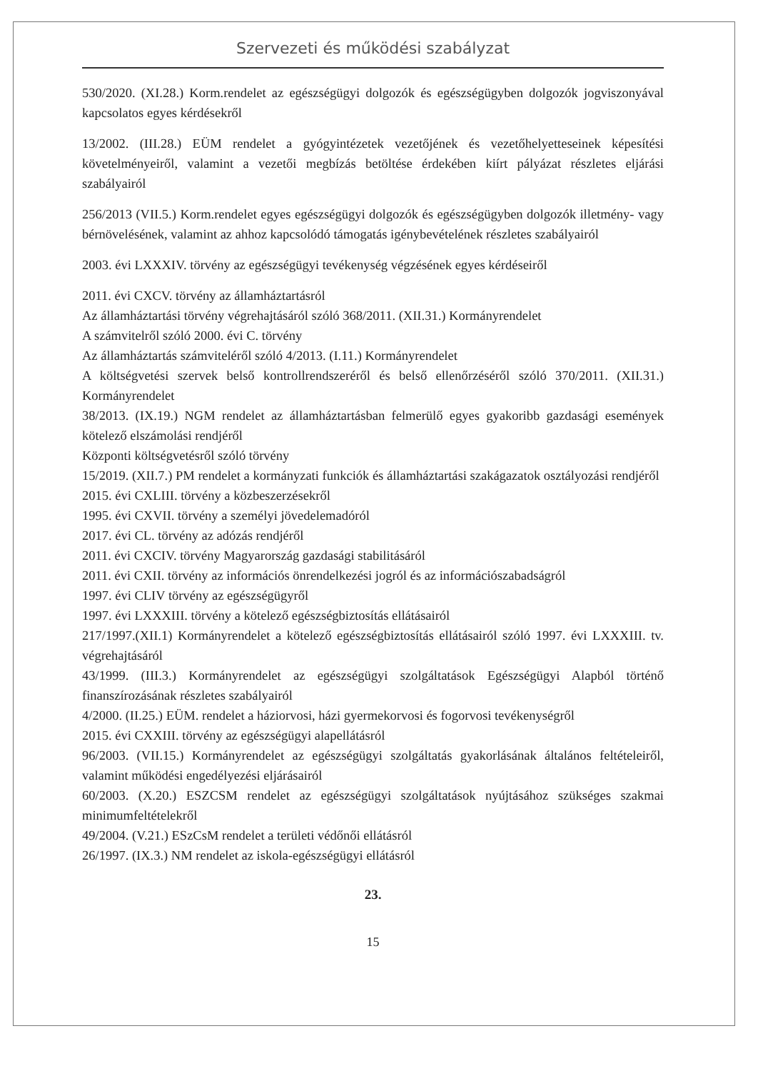Szervezeti és működési szabályzat
530/2020. (XI.28.) Korm.rendelet az egészségügyi dolgozók és egészségügyben dolgozók jogviszonyával kapcsolatos egyes kérdésekről
13/2002. (III.28.) EÜM rendelet a gyógyintézetek vezetőjének és vezetőhelyetteseinek képesítési követelményeiről, valamint a vezetői megbízás betöltése érdekében kiírt pályázat részletes eljárási szabályairól
256/2013 (VII.5.) Korm.rendelet egyes egészségügyi dolgozók és egészségügyben dolgozók illetmény- vagy bérnövelésének, valamint az ahhoz kapcsolódó támogatás igénybevételének részletes szabályairól
2003. évi LXXXIV. törvény az egészségügyi tevékenység végzésének egyes kérdéseiről
2011. évi CXCV. törvény az államháztartásról
Az államháztartási törvény végrehajtásáról szóló 368/2011. (XII.31.) Kormányrendelet
A számvitelről szóló 2000. évi C. törvény
Az államháztartás számviteléről szóló 4/2013. (I.11.) Kormányrendelet
A költségvetési szervek belső kontrollrendszeréről és belső ellenőrzéséről szóló 370/2011. (XII.31.) Kormányrendelet
38/2013. (IX.19.) NGM rendelet az államháztartásban felmerülő egyes gyakoribb gazdasági események kötelező elszámolási rendjéről
Központi költségvetésről szóló törvény
15/2019. (XII.7.) PM rendelet a kormányzati funkciók és államháztartási szakágazatok osztályozási rendjéről
2015. évi CXLIII. törvény a közbeszerzésekről
1995. évi CXVII. törvény a személyi jövedelemadóról
2017. évi CL. törvény az adózás rendjéről
2011. évi CXCIV. törvény Magyarország gazdasági stabilitásáról
2011. évi CXII. törvény az információs önrendelkezési jogról és az információszabadságról
1997. évi CLIV törvény az egészségügyről
1997. évi LXXXIII. törvény a kötelező egészségbiztosítás ellátásairól
217/1997.(XII.1) Kormányrendelet a kötelező egészségbiztosítás ellátásairól szóló 1997. évi LXXXIII. tv. végrehajtásáról
43/1999. (III.3.) Kormányrendelet az egészségügyi szolgáltatások Egészségügyi Alapból történő finanszírozásának részletes szabályairól
4/2000. (II.25.) EÜM. rendelet a háziorvosi, házi gyermekorvosi és fogorvosi tevékenységről
2015. évi CXXIII. törvény az egészségügyi alapellátásról
96/2003. (VII.15.) Kormányrendelet az egészségügyi szolgáltatás gyakorlásának általános feltételeiről, valamint működési engedélyezési eljárásairól
60/2003. (X.20.) ESZCSM rendelet az egészségügyi szolgáltatások nyújtásához szükséges szakmai minimumfeltételekről
49/2004. (V.21.) ESzCsM rendelet a területi védőnői ellátásról
26/1997. (IX.3.) NM rendelet az iskola-egészségügyi ellátásról
23.
15